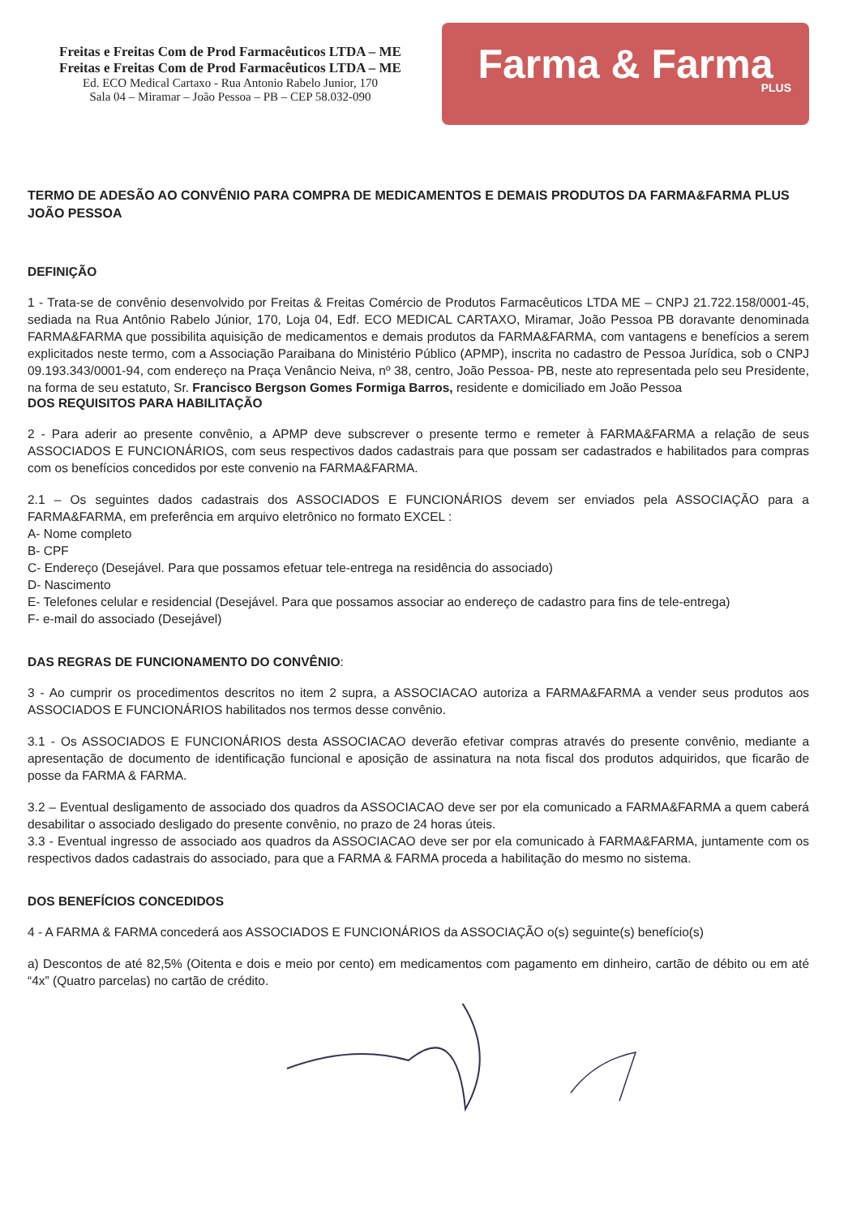Freitas e Freitas Com de Prod Farmacêuticos LTDA – ME
Freitas e Freitas Com de Prod Farmacêuticos LTDA – ME
Ed. ECO Medical Cartaxo - Rua Antonio Rabelo Junior, 170
Sala 04 – Miramar – João Pessoa – PB – CEP 58.032-090
Farma & Farma
PLUS
TERMO DE ADESÃO AO CONVÊNIO PARA COMPRA DE MEDICAMENTOS E DEMAIS PRODUTOS DA FARMA&FARMA PLUS JOÃO PESSOA
DEFINIÇÃO
1 - Trata-se de convênio desenvolvido por Freitas & Freitas Comércio de Produtos Farmacêuticos LTDA ME – CNPJ 21.722.158/0001-45, sediada na Rua Antônio Rabelo Júnior, 170, Loja 04, Edf. ECO MEDICAL CARTAXO, Miramar, João Pessoa PB doravante denominada FARMA&FARMA que possibilita aquisição de medicamentos e demais produtos da FARMA&FARMA, com vantagens e benefícios a serem explicitados neste termo, com a Associação Paraibana do Ministério Público (APMP), inscrita no cadastro de Pessoa Jurídica, sob o CNPJ 09.193.343/0001-94, com endereço na Praça Venâncio Neiva, nº 38, centro, João Pessoa- PB, neste ato representada pelo seu Presidente, na forma de seu estatuto, Sr. Francisco Bergson Gomes Formiga Barros, residente e domiciliado em João Pessoa
DOS REQUISITOS PARA HABILITAÇÃO
2 - Para aderir ao presente convênio, a APMP deve subscrever o presente termo e remeter à FARMA&FARMA a relação de seus ASSOCIADOS E FUNCIONÁRIOS, com seus respectivos dados cadastrais para que possam ser cadastrados e habilitados para compras com os benefícios concedidos por este convenio na FARMA&FARMA.
2.1 – Os seguintes dados cadastrais dos ASSOCIADOS E FUNCIONÁRIOS devem ser enviados pela ASSOCIAÇÃO para a FARMA&FARMA, em preferência em arquivo eletrônico no formato EXCEL :
A- Nome completo
B- CPF
C- Endereço (Desejável. Para que possamos efetuar tele-entrega na residência do associado)
D- Nascimento
E- Telefones celular e residencial (Desejável. Para que possamos associar ao endereço de cadastro para fins de tele-entrega)
F- e-mail do associado (Desejável)
DAS REGRAS DE FUNCIONAMENTO DO CONVÊNIO:
3 - Ao cumprir os procedimentos descritos no item 2 supra, a ASSOCIACAO autoriza a FARMA&FARMA a vender seus produtos aos ASSOCIADOS E FUNCIONÁRIOS habilitados nos termos desse convênio.
3.1 - Os ASSOCIADOS E FUNCIONÁRIOS desta ASSOCIACAO deverão efetivar compras através do presente convênio, mediante a apresentação de documento de identificação funcional e aposição de assinatura na nota fiscal dos produtos adquiridos, que ficarão de posse da FARMA & FARMA.
3.2 – Eventual desligamento de associado dos quadros da ASSOCIACAO deve ser por ela comunicado a FARMA&FARMA a quem caberá desabilitar o associado desligado do presente convênio, no prazo de 24 horas úteis.
3.3 - Eventual ingresso de associado aos quadros da ASSOCIACAO deve ser por ela comunicado à FARMA&FARMA, juntamente com os respectivos dados cadastrais do associado, para que a FARMA & FARMA proceda a habilitação do mesmo no sistema.
DOS BENEFÍCIOS CONCEDIDOS
4 - A FARMA & FARMA concederá aos ASSOCIADOS E FUNCIONÁRIOS da ASSOCIAÇÃO o(s) seguinte(s) benefício(s)
a) Descontos de até 82,5% (Oitenta e dois e meio por cento) em medicamentos com pagamento em dinheiro, cartão de débito ou em até “4x” (Quatro parcelas) no cartão de crédito.